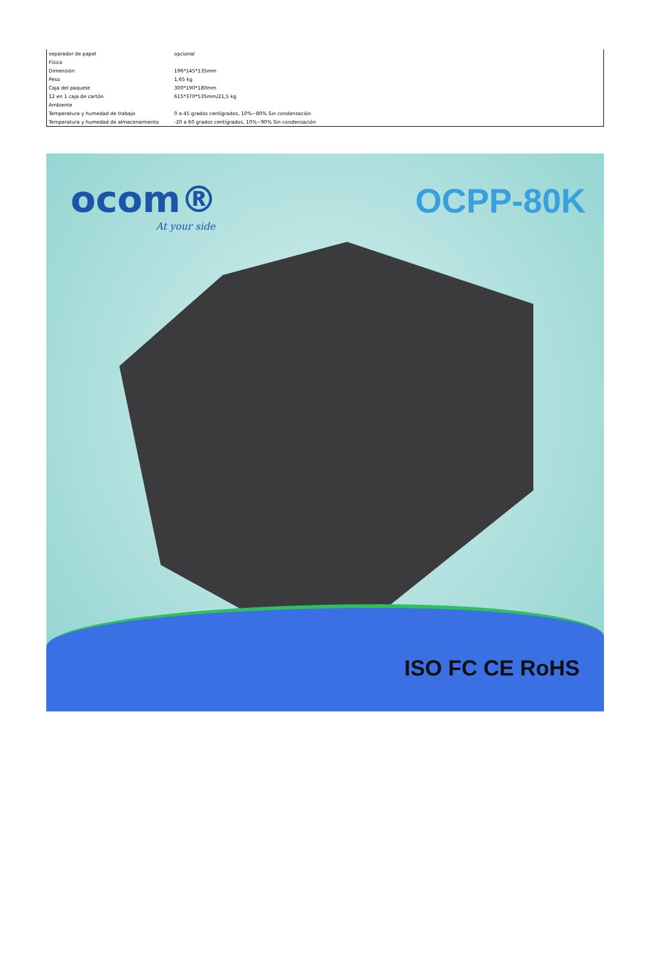| separador de papel | opcional |
| Físico | |
| Dimensión | 196*145*135mm |
| Peso | 1,65 kg |
| Caja del paquete | 300*190*180mm |
| 12 en 1 caja de cartón | 615*370*535mm/21,5 kg |
| Ambiente | |
| Temperatura y humedad de trabajo | 0 a 45 grados centígrados, 10%~80% Sin condensación |
| Temperatura y humedad de almacenamiento | -20 a 60 grados centígrados, 10%~90% Sin condensación |
ocom®
At your side
OCPP-80K
ISO FC CE RoHS